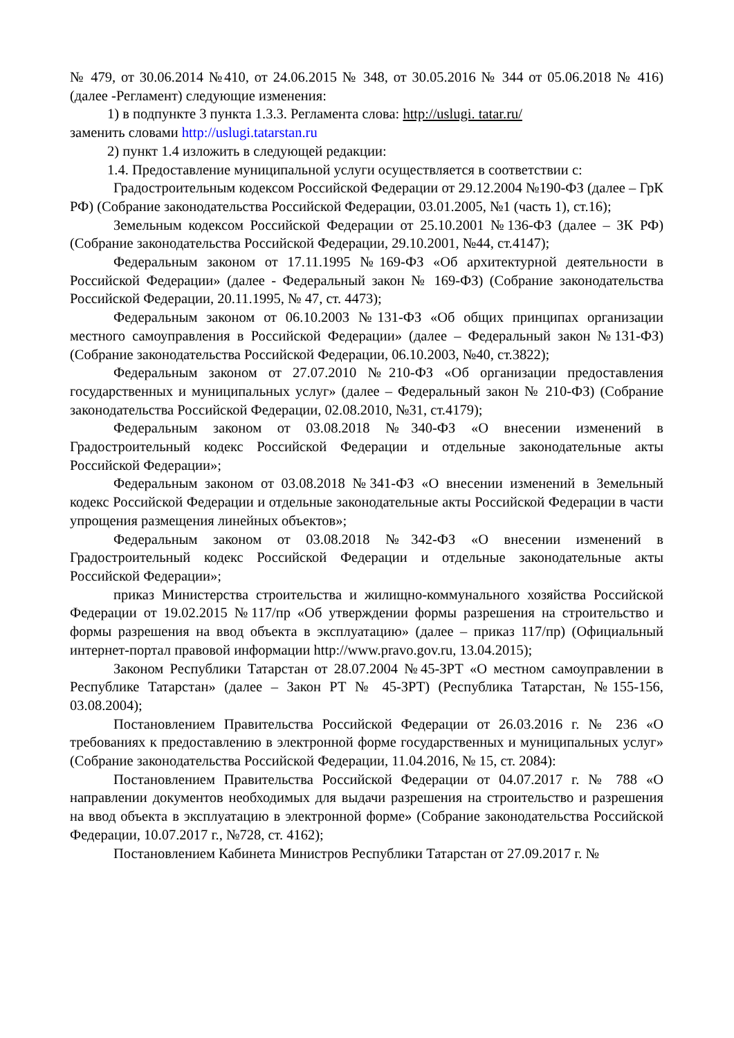№ 479, от 30.06.2014 №410, от 24.06.2015 № 348, от 30.05.2016 № 344 от 05.06.2018 № 416) (далее -Регламент) следующие изменения:
1) в подпункте 3 пункта 1.3.3. Регламента слова: http://uslugi. tatar.ru/
заменить словами http://uslugi.tatarstan.ru
2) пункт 1.4 изложить в следующей редакции:
1.4. Предоставление муниципальной услуги осуществляется в соответствии с:
Градостроительным кодексом Российской Федерации от 29.12.2004 №190-ФЗ (далее – ГрК РФ) (Собрание законодательства Российской Федерации, 03.01.2005, №1 (часть 1), ст.16);
Земельным кодексом Российской Федерации от 25.10.2001 №136-ФЗ (далее – ЗК РФ) (Собрание законодательства Российской Федерации, 29.10.2001, №44, ст.4147);
Федеральным законом от 17.11.1995 №169-ФЗ «Об архитектурной деятельности в Российской Федерации» (далее - Федеральный закон № 169-ФЗ) (Собрание законодательства Российской Федерации, 20.11.1995, № 47, ст. 4473);
Федеральным законом от 06.10.2003 №131-ФЗ «Об общих принципах организации местного самоуправления в Российской Федерации» (далее – Федеральный закон №131-ФЗ) (Собрание законодательства Российской Федерации, 06.10.2003, №40, ст.3822);
Федеральным законом от 27.07.2010 №210-ФЗ «Об организации предоставления государственных и муниципальных услуг» (далее – Федеральный закон № 210-ФЗ) (Собрание законодательства Российской Федерации, 02.08.2010, №31, ст.4179);
Федеральным законом от 03.08.2018 №340-ФЗ «О внесении изменений в Градостроительный кодекс Российской Федерации и отдельные законодательные акты Российской Федерации»;
Федеральным законом от 03.08.2018 №341-ФЗ «О внесении изменений в Земельный кодекс Российской Федерации и отдельные законодательные акты Российской Федерации в части упрощения размещения линейных объектов»;
Федеральным законом от 03.08.2018 №342-ФЗ «О внесении изменений в Градостроительный кодекс Российской Федерации и отдельные законодательные акты Российской Федерации»;
приказ Министерства строительства и жилищно-коммунального хозяйства Российской Федерации от 19.02.2015 №117/пр «Об утверждении формы разрешения на строительство и формы разрешения на ввод объекта в эксплуатацию» (далее – приказ 117/пр) (Официальный интернет-портал правовой информации http://www.pravo.gov.ru, 13.04.2015);
Законом Республики Татарстан от 28.07.2004 №45-ЗРТ «О местном самоуправлении в Республике Татарстан» (далее – Закон РТ № 45-ЗРТ) (Республика Татарстан, №155-156, 03.08.2004);
Постановлением Правительства Российской Федерации от 26.03.2016 г. № 236 «О требованиях к предоставлению в электронной форме государственных и муниципальных услуг» (Собрание законодательства Российской Федерации, 11.04.2016, № 15, ст. 2084):
Постановлением Правительства Российской Федерации от 04.07.2017 г. № 788 «О направлении документов необходимых для выдачи разрешения на строительство и разрешения на ввод объекта в эксплуатацию в электронной форме» (Собрание законодательства Российской Федерации, 10.07.2017 г., №728, ст. 4162);
Постановлением Кабинета Министров Республики Татарстан от 27.09.2017 г. №